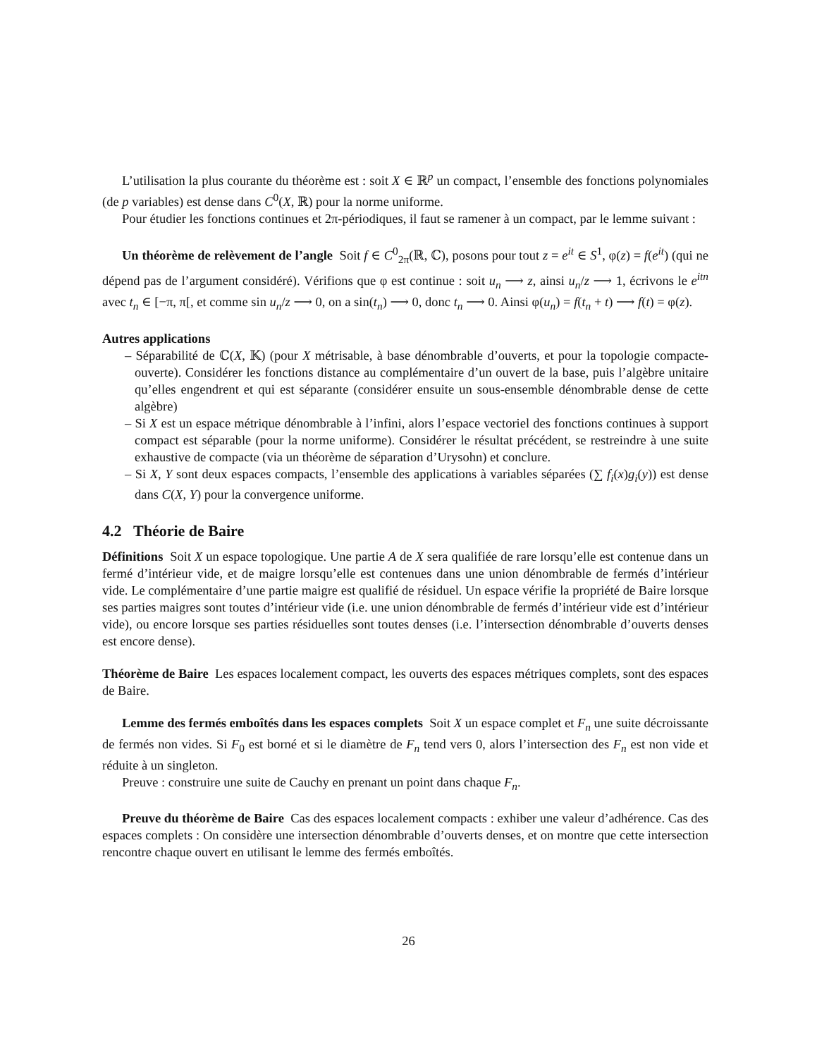L’utilisation la plus courante du théorème est : soit X ∈ ℝ<sup>p</sup> un compact, l’ensemble des fonctions polynomiales (de p variables) est dense dans C<sup>0</sup>(X, ℝ) pour la norme uniforme.
Pour étudier les fonctions continues et 2π-périodiques, il faut se ramener à un compact, par le lemme suivant :
Un théorème de relèvement de l’angle Soit f ∈ C<sup>0</sup><sub>2π</sub>(ℝ, ℂ), posons pour tout z = e<sup>it</sup> ∈ S<sup>1</sup>, φ(z) = f(e<sup>it</sup>) (qui ne dépend pas de l’argument considéré). Vérifions que φ est continue : soit u<sub>n</sub> ⟶ z, ainsi u<sub>n</sub>/z ⟶ 1, écrivons le e<sup>itn</sup> avec t<sub>n</sub> ∈ [−π, π[, et comme sin u<sub>n</sub>/z ⟶ 0, on a sin(t<sub>n</sub>) ⟶ 0, donc t<sub>n</sub> ⟶ 0. Ainsi φ(u<sub>n</sub>) = f(t<sub>n</sub> + t) ⟶ f(t) = φ(z).
Autres applications
– Séparabilité de ℂ(X, 𝕂) (pour X métrisable, à base dénombrable d’ouverts, et pour la topologie compacte-ouverte). Considérer les fonctions distance au complémentaire d’un ouvert de la base, puis l’algèbre unitaire qu’elles engendrent et qui est séparante (considérer ensuite un sous-ensemble dénombrable dense de cette algèbre)
– Si X est un espace métrique dénombrable à l’infini, alors l’espace vectoriel des fonctions continues à support compact est séparable (pour la norme uniforme). Considérer le résultat précédent, se restreindre à une suite exhaustive de compacte (via un théorème de séparation d’Urysohn) et conclure.
– Si X, Y sont deux espaces compacts, l’ensemble des applications à variables séparées (∑ f<sub>i</sub>(x)g<sub>i</sub>(y)) est dense dans C(X, Y) pour la convergence uniforme.
4.2 Théorie de Baire
Définitions Soit X un espace topologique. Une partie A de X sera qualifiée de rare lorsqu’elle est contenue dans un fermé d’intérieur vide, et de maigre lorsqu’elle est contenues dans une union dénombrable de fermés d’intérieur vide. Le complémentaire d’une partie maigre est qualifié de résiduel. Un espace vérifie la propriété de Baire lorsque ses parties maigres sont toutes d’intérieur vide (i.e. une union dénombrable de fermés d’intérieur vide est d’intérieur vide), ou encore lorsque ses parties résiduelles sont toutes denses (i.e. l’intersection dénombrable d’ouverts denses est encore dense).
Théorème de Baire Les espaces localement compact, les ouverts des espaces métriques complets, sont des espaces de Baire.
Lemme des fermés emboîtés dans les espaces complets Soit X un espace complet et F<sub>n</sub> une suite décroissante de fermés non vides. Si F<sub>0</sub> est borné et si le diamètre de F<sub>n</sub> tend vers 0, alors l’intersection des F<sub>n</sub> est non vide et réduite à un singleton.
Preuve : construire une suite de Cauchy en prenant un point dans chaque F<sub>n</sub>.
Preuve du théorème de Baire Cas des espaces localement compacts : exhiber une valeur d’adhérence. Cas des espaces complets : On considère une intersection dénombrable d’ouverts denses, et on montre que cette intersection rencontre chaque ouvert en utilisant le lemme des fermés emboîtés.
26